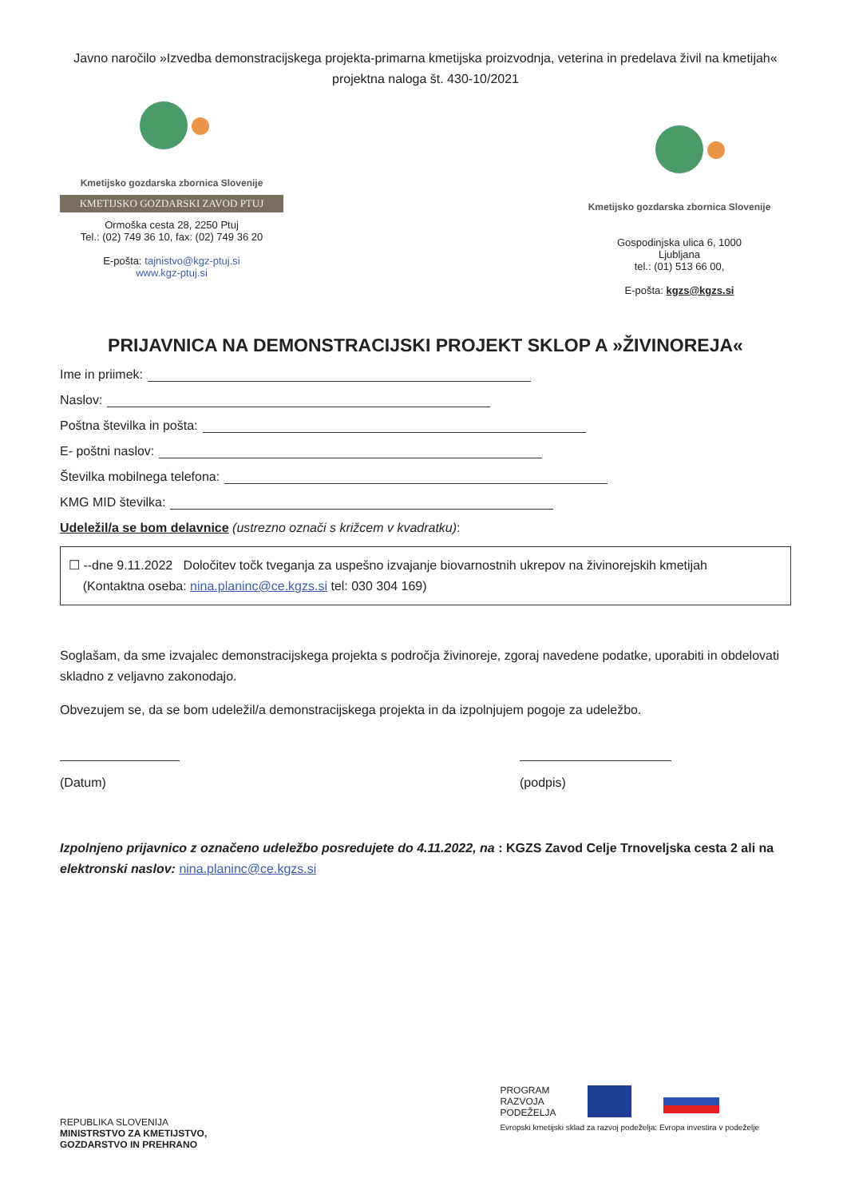Javno naročilo »Izvedba demonstracijskega projekta-primarna kmetijska proizvodnja, veterina in predelava živil na kmetijah« projektna naloga št. 430-10/2021
Kmetijsko gozdarska zbornica Slovenije
KMETIJSKO GOZDARSKI ZAVOD PTUJ
Ormoška cesta 28, 2250 Ptuj
Tel.: (02) 749 36 10, fax: (02) 749 36 20
E-pošta: tajnistvo@kgz-ptuj.si
www.kgz-ptuj.si
Kmetijsko gozdarska zbornica Slovenije
Gospodinjska ulica 6, 1000
Ljubljana
tel.: (01) 513 66 00,
E-pošta: kgzs@kgzs.si
PRIJAVNICA NA DEMONSTRACIJSKI PROJEKT SKLOP A »ŽIVINOREJA«
Ime in priimek:
Naslov:
Poštna številka in pošta:
E- poštni naslov:
Številka mobilnega telefona:
KMG MID številka:
Udeležil/a se bom delavnice (ustrezno označi s križcem v kvadratku):
☐ --dne 9.11.2022 Določitev točk tveganja za uspešno izvajanje biovarnostnih ukrepov na živinorejskih kmetijah
(Kontaktna oseba: nina.planinc@ce.kgzs.si tel: 030 304 169)
Soglašam, da sme izvajalec demonstracijskega projekta s področja živinoreje, zgoraj navedene podatke, uporabiti in obdelovati skladno z veljavno zakonodajo.
Obvezujem se, da se bom udeležil/a demonstracijskega projekta in da izpolnjujem pogoje za udeležbo.
(Datum)
(podpis)
Izpolnjeno prijavnico z označeno udeležbo posredujete do 4.11.2022, na : KGZS Zavod Celje Trnoveljska cesta 2 ali na elektronski naslov: nina.planinc@ce.kgzs.si
REPUBLIKA SLOVENIJA
MINISTRSTVO ZA KMETIJSTVO,
GOZDARSTVO IN PREHRANO
PROGRAM
RAZVOJA
PODEŽELJA
Evropski kmetijski sklad za razvoj podeželja: Evropa investira v podeželje